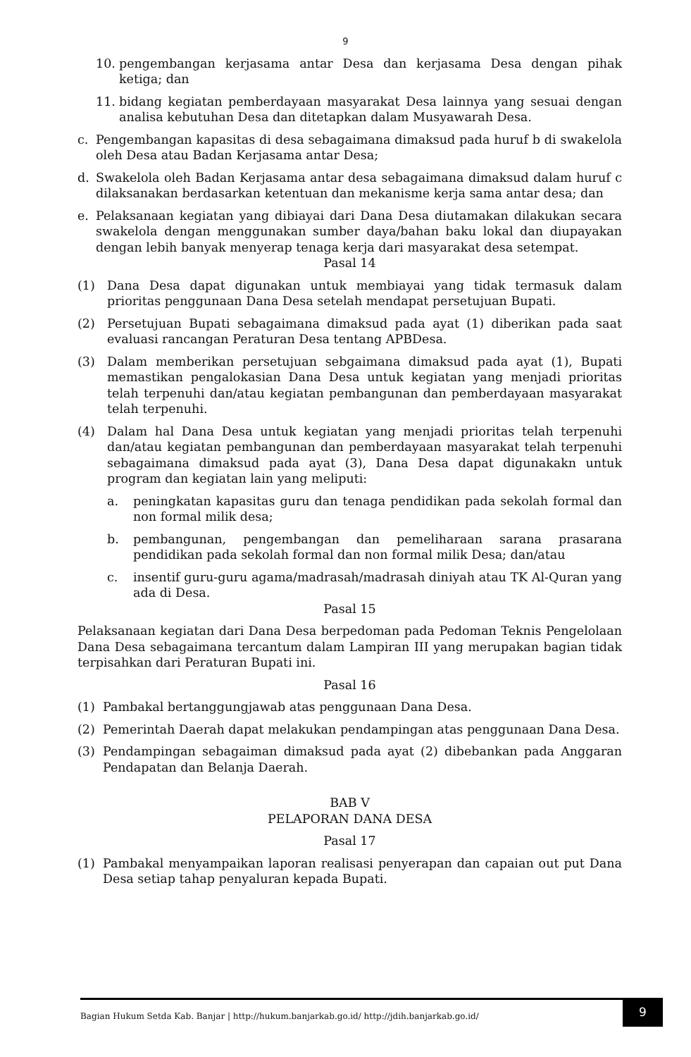9
10. pengembangan kerjasama antar Desa dan kerjasama Desa dengan pihak ketiga; dan
11. bidang kegiatan pemberdayaan masyarakat Desa lainnya yang sesuai dengan analisa kebutuhan Desa dan ditetapkan dalam Musyawarah Desa.
c. Pengembangan kapasitas di desa sebagaimana dimaksud pada huruf b di swakelola oleh Desa atau Badan Kerjasama antar Desa;
d. Swakelola oleh Badan Kerjasama antar desa sebagaimana dimaksud dalam huruf c dilaksanakan berdasarkan ketentuan dan mekanisme kerja sama antar desa; dan
e. Pelaksanaan kegiatan yang dibiayai dari Dana Desa diutamakan dilakukan secara swakelola dengan menggunakan sumber daya/bahan baku lokal dan diupayakan dengan lebih banyak menyerap tenaga kerja dari masyarakat desa setempat.
Pasal 14
(1) Dana Desa dapat digunakan untuk membiayai yang tidak termasuk dalam prioritas penggunaan Dana Desa setelah mendapat persetujuan Bupati.
(2) Persetujuan Bupati sebagaimana dimaksud pada ayat (1) diberikan pada saat evaluasi rancangan Peraturan Desa tentang APBDesa.
(3) Dalam memberikan persetujuan sebgaimana dimaksud pada ayat (1), Bupati memastikan pengalokasian Dana Desa untuk kegiatan yang menjadi prioritas telah terpenuhi dan/atau kegiatan pembangunan dan pemberdayaan masyarakat telah terpenuhi.
(4) Dalam hal Dana Desa untuk kegiatan yang menjadi prioritas telah terpenuhi dan/atau kegiatan pembangunan dan pemberdayaan masyarakat telah terpenuhi sebagaimana dimaksud pada ayat (3), Dana Desa dapat digunakakn untuk program dan kegiatan lain yang meliputi:
a. peningkatan kapasitas guru dan tenaga pendidikan pada sekolah formal dan non formal milik desa;
b. pembangunan, pengembangan dan pemeliharaan sarana prasarana pendidikan pada sekolah formal dan non formal milik Desa; dan/atau
c. insentif guru-guru agama/madrasah/madrasah diniyah atau TK Al-Quran yang ada di Desa.
Pasal 15
Pelaksanaan kegiatan dari Dana Desa berpedoman pada Pedoman Teknis Pengelolaan Dana Desa sebagaimana tercantum dalam Lampiran III yang merupakan bagian tidak terpisahkan dari Peraturan Bupati ini.
Pasal 16
(1) Pambakal bertanggungjawab atas penggunaan Dana Desa.
(2) Pemerintah Daerah dapat melakukan pendampingan atas penggunaan Dana Desa.
(3) Pendampingan sebagaiman dimaksud pada ayat (2) dibebankan pada Anggaran Pendapatan dan Belanja Daerah.
BAB V
PELAPORAN DANA DESA
Pasal 17
(1) Pambakal menyampaikan laporan realisasi penyerapan dan capaian out put Dana Desa setiap tahap penyaluran kepada Bupati.
Bagian Hukum Setda Kab. Banjar | http://hukum.banjarkab.go.id/ http://jdih.banjarkab.go.id/ 9